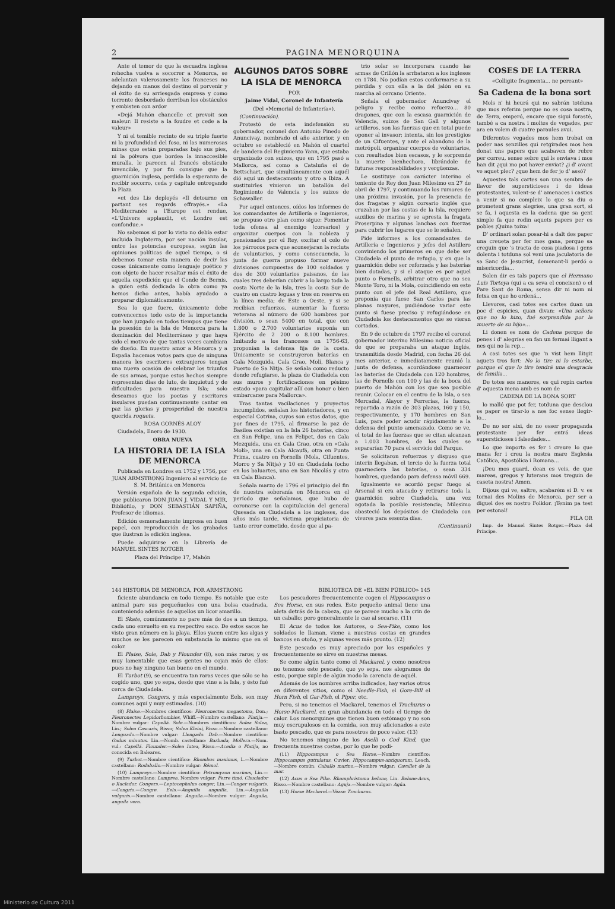2 PAGINA MENORQUINA
Ante el temor de que la escuadra inglesa rehecha vuelva a socorrer a Menorca, se adelantan valerosamente los franceses no dejando en manos del destino el porvenir y el éxito de su arriesgada empresa y como torrente desbordado derriban los obstáculos y embisten con ardor
«Dejá Mahón chancelle et prevoit son maleur: Il resiste a la foudre et cede a la valeur»
Y ni el temible recinto de su triple fuerte ni la profundidad del foso, ni las numerosas minas que están preparadas bajo sus pies, ni la pólvora que bordea la innaccesible muralla, le parecen al francés obstáculo invencible, y por fin consigue que la guarnición inglesa, perdida la esperanza de recibir socorro, ceda y capitule entregando la Plaza
«et des Lis deployés «Il detourne en partant ses regards effrayés.» «La Mediterranée a l'Europe est rendue, «L'Univers applaudit, et Londre est confondue.»
No sabemos si por lo visto no debía estar incluida Inglaterra, por ser nación insular, entre las potencias europeas, según las opiniones políticas de aquel tiempo, o si debemos tomar esta manera de decir las cosas únicamente como lenguaje poético y con objeto de hacer resaltar más el éxito de aquella expedición que el Conde de Bernis, a quien está dedicada la obra como ya hemos dicho antes, había ayudado a preparar diplomáticamente.
Sea lo que fuere, únicamente debe convencernos todo esto de la importancia que han juzgado en todos tiempos que tiene la posesión de la Isla de Menorca para la dominación del Mediterráneo y que haya sido el motivo de que tantas veces cambiara de dueño. En nuestro amor a Menorca y a España hacemos votos para que de ninguna manera les escritores extranjeros tengan una nueva ocasión de celebrar los triunfos de sus armas, porque estos hechos siempre representan días de luto, de inquietud y de dificultades para nuestra Isla; solo deseamos que los poetas y escritores insulares puedan continuamente cantar en paz las glorias y prosperidad de nuestra querida roqueta.
ROSA GORNÉS ALOY
Ciudadela, Enero de 1930.
OBRA NUEVA
LA HISTORIA DE LA ISLA DE MENORCA
Publicada en Londres en 1752 y 1756, por JUAN ARMSTRONG Ingeniero al servicio de S. M. Británica en Menorca
Versión española de la segunda edición, que publicaron DON JUAN J. VIDAL Y MIR, Bibliófilo, y DON SEBASTIÁN SAPIÑA, Profesor de idiomas.
Edición esmeradamente impresa en buen papel, con reproducción de los grabados que ilustran la edición inglesa.
Puede adquirirse en la Librería de MANUEL SINTES ROTGER
Plaza del Príncipe 17, Mahón
ALGUNOS DATOS SOBRE LA ISLA DE MENORCA
POR
Jaime Vidal, Coronel de Infantería
(Del «Memorial de Infantería»).
(Continuación).
Protestó de esta indefensión su gobernador, coronel don Antonio Pinedo de Anuncivay, nombrado el año anterior, y en octubre se estableció en Mahón el cuartel de bandera del Regimiento Yann, que estaba organizado con suizos, que en 1795 pasó a Mallorca, así como a Cataluña el de Bettschart, que simultáneamente con aquél dió aquí un destacamento y otro a Ibiza. A sustituirles vinieron un batallón del Regimiento de Valencia y los suizos de Schawaller.
Por aquel entonces, oídos los informes de los comandantes de Artillería e Ingenieros, se propuso otro plan como sigue: Fomentar toda ofensa al enemigo (corsarios) y organizar cuerpos con la nobleza y pensionados por el Rey, excitar el celo de los párrocos para que aconsejaran la recluta de voluntarios, y como consecuencia, la junta de guerra propuso formar nueve divisiones compuestas de 100 soldados y dos de 300 voluntarios paisanos, de las cuales tres deberían cubrir a lo largo toda la costa Norte de la Isla, tres la costa Sur de cuatro en cuatro leguas y tres en reserva en la línea media; de Este a Oeste, y si se recibían refuerzos, aumentar la fuerza veterana al número de 600 hombres por división, o sean 5400 en total, que con 1.800 o 2.700 voluntarios suponía un Ejército de 2 200 o 8.100 hombres. Imitando a los franceses en 1756-63, proponían la defensa fija de la costa. Únicamente se construyeron baterías en Cala Mezquida, Cala Grao, Molí, Blanca y Puerto de Sa Nitja. Se señala como reducto donde refugiarse, la plaza de Ciudadela con sus muros y fortificaciones en pésimo estado «para capitular allí con honor o bien embarcarse para Mallorca».
Tras tantas vacilaciones y proyectos incumplidos, señalan los historiadores, y en especial Cotrina, cuyos son estos datos, que por fines de 1795, al firmarse la paz de Basilea existían en la Isla 26 baterías, cinco en San Felipe, una en Felipet, dos en Cala Mezquida, una en Cala Grao, otra en «Cala Molí», una en Cala Alcaufá, otra en Punta Prima, cuatro en Fornells (Mola, Cifuentes, Morro y Sa Nitja) y 10 en Ciudadela (ocho en los baluartes, una en San Nicolás y otra en Cala Blanca).
Señala marzo de 1796 el principio del fin de nuestra soberanía en Menorca en el período que señalamos, que hubo de coronarse con la capitulación del general Quesada en Ciudadela a los ingleses, dos años más tarde, víctima propiciatoria de tanto error cometido, desde que al pa-
trio solar se incorporara cuando las armas de Crillón la arrbataron a los ingleses en 1784. No podían estos conformarse a su pérdida y con ella a la del jalón en su marcha al cercano Oriente.
Señala el gobernador Anuncivay el peligro y recibe como refuerzo... 80 dragones, que con la escasa guarnición de Valencia, suizos de San Gall y algunos artilleros, son las fuerzas que en total puede oponer al invasor; intenta, sin los prestigios de un Cifuentes, y ante el abandono de la metrópoli, organizar cuerpos de voluntarios, con resultados bien escasos, y le sorprende la muerte bienhechora, librándole de futuras responsabilidades y vergüenzas.
Le sustituye con carácter interino el teniente de Rey don Juan Milesimo en 27 de abril de 1797, y continuando los rumores de una próxima invasión, por la presencia de dos fragatas y algún corsario inglés que cruzaban por las costas de la Isla, requiere auxilios de marina y se apresta la fragata Proserpina y algunas lanchas con fuerzas para cubrir los lugares que se le señalen.
Pide informes a los comandantes de Artillería e Ingenieros y jefes del Astillero conviniendo los primeros en que debe ser Ciudadela el punto de refugio, y en que la guarnición debe ser reforzada y las baterías bien dotadas, y si el ataque es por aquel punto o Fornells, arbitrar otro que no sea Monte Toro, ni la Mola, coincidiendo en este punto con el jefe del Real Astillero, que proponía que fuese San Carlos para las planas mayores, pudiéndose variar este punto si fuese preciso y refugiándose en Ciudadela los destacamentos que se vieran cortados.
En 9 de octubre de 1797 recibe el coronel gobernador interino Milesimo noticia oficial de que se preparaba un ataque inglés, transmitida desde Madrid, con fecha 26 del mes anterior, e inmediatamente reunió la junta de defensa, acordándose guarnecer las baterías de Ciudadela con 120 hombres, las de Fornells con 100 y las de la boca del puerto de Mahón con los que sea posible reunir. Colocar en el centro de la Isla, o sea Mercadal, Alayor y Ferrerías, la fuerza, repartida a razón de 303 plazas, 160 y 150, respectivamente, y 170 hombres en San Luis, para poder acudir rápidamente a la defensa del punto amenazado. Como se ve, el total de las fuerzas que se citan alcanzan a 1.003 hombres, de los cuales se separarían 70 para el servicio del Parque.
Se solicitaron refuerzos y dispuso que interin llegaban, el tercio de la fuerza total guarneciera las baterías, o sean 334 hombres, quedando para defensa móvil 669.
Igualmente se acordó pegar fuego al Arsenal si era atacado y retirarse toda la guarnición sobre Ciudadela, una vez agotada la posible resistencia; Milesimo abasteció los depósitos de Ciudadela con víveres para sesenta días.
(Continuará)
COSES DE LA TERRA
«Colligite fragmenta... ne pereant»
Sa Cadena de la bona sort
Mols n' hi heurá qui no sabrán totduna que mos referim perque no es cosa nostra, de Terra, emperó, encare que sigui forasté, també a ca nostra i moltes de vegades, per ara en volem di cuatre paraules avui.
Diferentes vegades mos hem trobat en poder nas senzilles qui retgirades mos hen donat uns papers que acabaven de rebre per correu, sense sebre qui ls enviava i mos han dit ¿qui mo pot haver enviat? ¿i d' avont ve aquet plec? ¿que hem de fer jo d' assó?
Aquestes tals cartes son una sembra de llavor de supersticioses i de ideas protestantes, volent-se d' amenaces i castics a venir si no compleix lo que sa diu o prometent grans alegries, una gran sort, si se fa, i aquesta es la cadena que sa gent ximple fa que rodin aquets papers per es pobles ¡Quina toixa!
D' ordinari solan posar-hi a dalt des paper una creueta per fer mes gana, perque sa creguin que 's tracta de cosa piadosa i gens dolenta i totduna sol vení una jaculatoria de sa Sanc de Jesucrist, demenant-li perdó o misericordia...
Solen dir es tals papers que el Hermano Luis Torteya (qui a ca seva el coneixen) o el Pare Sant de Roma, sensa dir ni nom ni fetxa en que ho ordená...
Llevores, casi totes ses cartes duan un poc d' espicies, quan divan: «Una señora que no lo hizo, fué sorprendida por la muerte de su hijo»...
Li donen es nom de Cadena perque de penes i d' alegrías en fan un fermai lligant a nes qui no la rep...
A casi totes ses que 'n vist hem llitgit aquets tros fort: No lo tire ni lo estorbe, porque el que lo tire tendrá una desgracia de familia...
De totes ses maneres, es qui repin cartes d' aquesta mena amb es nom de
CADENA DE LA BONA SORT
lo malló que pot fer, totduna que desclou es paper es tirar-lo a nes foc sense llegir-lo...
De no ser aixi, de no esser propaganda protestante per fer entrá ideas supersticioses i falsedades...
Lo que importa es fer i creure lo que mana fer i creu la nostra mare Esglesia Católica, Apostólica i Romana...
¡Deu mos guard, dean es veis, de que mareas, gregos y luterans mos treguin de caseta nostra! Amen.
Dijous qui ve, saltre, acabarém si D. v. es tornai des Molins de Menorca, per ser a diguel des es nostro Folklor. ¡Tenim pa test per estonal!
FILA OR
Imp. de Manuel Sintes Rotger.—Plaza del Príncipe.
144 HISTORIA DE MENORCA, POR ARMSTRONG
ficiente abundancia en todo tiempo. Es notable que este animal pare sus pequeñuelos con una bolsa cuadrada, conteniendo además de aquellos un licor amarillo.
El Skate, comúnmente no pare más de dos a un tiempo, cada uno envuelto en su respectivo saco. De estos sacos he visto gran número en la playa. Ellos yacen entre las algas y muchos se les parecen en substancia lo mismo que en el color.
El Plaise, Sole, Dab y Flounder (8), son más raros; y es muy lamentable que esas gentes no cojan más de ellos: pues no hay ninguno tan bueno en el mundo.
El Turbot (9), se encuentra tan raras veces que sólo se ha cogido uno, que yo sepa, desde que vine a la Isla, y ésto fué cerca de Ciudadela.
Lampreys, Congers, y más especialmente Eels, son muy comunes aquí y muy estimadas. (10)
(8) Plaise.—Nombres científicos: Pleuronectes megastoma, Don.; Pleuronectes Lepidorhombies, Whiff.—Nombre castellano: Platija.—Nombre vulgar: Capellá. Sole.—Nombres científicos: Solea Solea, Lin.; Solea Cascaris, Risso; Solea Kleini, Risso.—Nombre castellano: Lenguado.—Nombre vulgar: Llengado. Dab.—Nombre científico: Gadus minutus. Lin.—Nomb. castellano: Barbada, Mollera.—Nom. vul.: Capellá. Flounder.—Solea lutea, Risso.—Acedia o Platija, no conocida en Baleares.
(9) Turbot.—Nombre científico: Rhombus maximus, L.—Nombre castellano: Rodaballo.—Nombre vulgar: Rémol.
(10) Lampreys.—Nombre científico: Petromyzon marinus, Lin.—Nombre castellano: Lamprea. Nombre vulgar: Ferre timó. Chuclador o Xuclador. Congers.—Leptocephalus conger, Lin.—Conger vulgaris.—Congrio.—Congre. Eels.—Anguilla anguilla, Lin.—Anguilla vulgaris.—Nombre castellano: Anguila.—Nombre vulgar: Anguila, anguila vera.
BIBLIOTECA DE «EL BIEN PÚBLICO» 145
Los pescadores frecuentemente cogen el Hippocampus o Sea Horse, en sus redes. Este pequeño animal tiene una aleta detrás de la cabeza, que se parece mucho a la crin de un caballo; pero generalmente le cae al secarse. (11)
El Acus de todos los Autores, o Sea-Pike, como los soldados le llaman, viene a nuestras costas en grandes bancos en otoño, y algunas veces más pronto. (12)
Este pescado es muy apreciado por los españoles y frecuentemente se sirve en nuestras mesas.
Se come algún tanto como el Mackarel, y como nosotros no tenemos este pescado, que yo sepa, nos alegramos de esto, porque suple de algún modo la carencia de aquél.
Además de los nombres arriba indicados, hay varios otros en diferentes sitios, como el Needle-Fish, el Gore-Bill el Horn Fish, el Gar-Fish, el Piper, etc.
Pero, si no tenemos el Mackarel, tenemos el Trachurus o Horse-Mackarel, en gran abundancia en todo el tiempo de calor. Los menorquines que tienen buen estómago y no son muy escrupulosos en la comida, son muy aficionados a este basto pescado, que es para nosotros de poco valor. (13)
No tenemos ninguno de los Aselli o Cod Kind, que frecuenta nuestras costas, por lo que he podi-
(11) Hippocampus o Sea Horse.—Nombre científico: Hippocampus guttulatus, Cuvier; Hippocampus-antiquorum, Leach.—Nombre común: Caballo marino.—Nombre vulgar: Cavallet de la mar.
(12) Acus o Sea Pike. Rhamphristoma belone, Lin. Belone-Acus, Risso.—Nombre castellano: Aguja.—Nombre vulgar: Agúa.
(13) Horse Macherel.—Véase Trachurus.
Ministerio de Cultura 2011